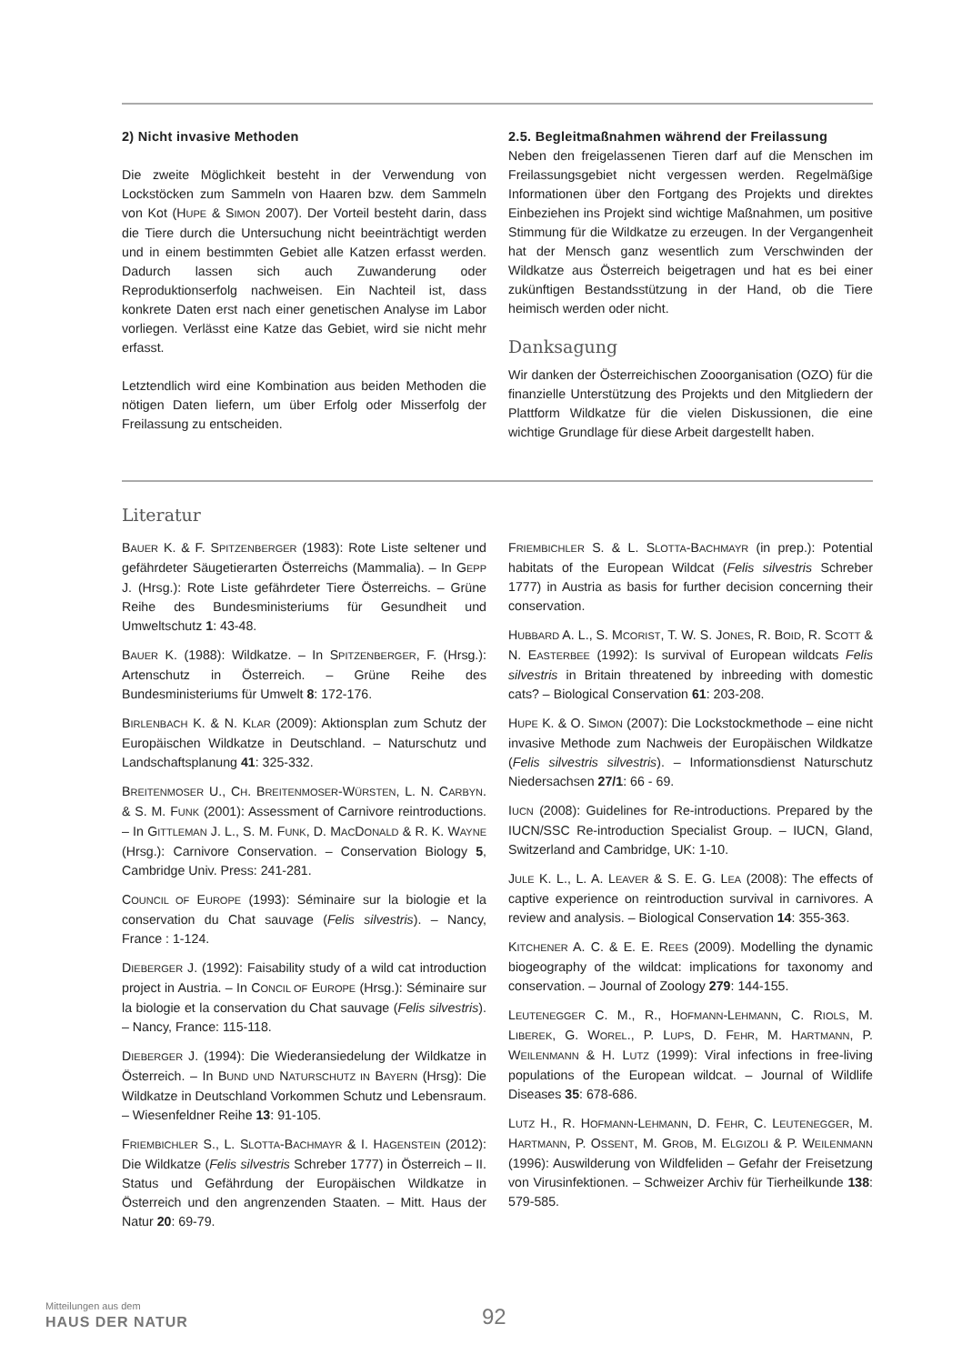2) Nicht invasive Methoden
Die zweite Möglichkeit besteht in der Verwendung von Lockstöcken zum Sammeln von Haaren bzw. dem Sammeln von Kot (HUPE & SIMON 2007). Der Vorteil besteht darin, dass die Tiere durch die Untersuchung nicht beeinträchtigt werden und in einem bestimmten Gebiet alle Katzen erfasst werden. Dadurch lassen sich auch Zuwanderung oder Reproduktionserfolg nachweisen. Ein Nachteil ist, dass konkrete Daten erst nach einer genetischen Analyse im Labor vorliegen. Verlässt eine Katze das Gebiet, wird sie nicht mehr erfasst.
Letztendlich wird eine Kombination aus beiden Methoden die nötigen Daten liefern, um über Erfolg oder Misserfolg der Freilassung zu entscheiden.
2.5. Begleitmaßnahmen während der Freilassung
Neben den freigelassenen Tieren darf auf die Menschen im Freilassungsgebiet nicht vergessen werden. Regelmäßige Informationen über den Fortgang des Projekts und direktes Einbeziehen ins Projekt sind wichtige Maßnahmen, um positive Stimmung für die Wildkatze zu erzeugen. In der Vergangenheit hat der Mensch ganz wesentlich zum Verschwinden der Wildkatze aus Österreich beigetragen und hat es bei einer zukünftigen Bestandsstützung in der Hand, ob die Tiere heimisch werden oder nicht.
Danksagung
Wir danken der Österreichischen Zooorganisation (OZO) für die finanzielle Unterstützung des Projekts und den Mitgliedern der Plattform Wildkatze für die vielen Diskussionen, die eine wichtige Grundlage für diese Arbeit dargestellt haben.
Literatur
BAUER K. & F. SPITZENBERGER (1983): Rote Liste seltener und gefährdeter Säugetierarten Österreichs (Mammalia). – In GEPP J. (Hrsg.): Rote Liste gefährdeter Tiere Österreichs. – Grüne Reihe des Bundesministeriums für Gesundheit und Umweltschutz 1: 43-48.
BAUER K. (1988): Wildkatze. – In SPITZENBERGER, F. (Hrsg.): Artenschutz in Österreich. – Grüne Reihe des Bundesministeriums für Umwelt 8: 172-176.
BIRLENBACH K. & N. KLAR (2009): Aktionsplan zum Schutz der Europäischen Wildkatze in Deutschland. – Naturschutz und Landschaftsplanung 41: 325-332.
BREITENMOSER U., CH. BREITENMOSER-WÜRSTEN, L. N. CARBYN. & S. M. FUNK (2001): Assessment of Carnivore reintroductions. – In GITTLEMAN J. L., S. M. FUNK, D. MACDONALD & R. K. WAYNE (Hrsg.): Carnivore Conservation. – Conservation Biology 5, Cambridge Univ. Press: 241-281.
COUNCIL OF EUROPE (1993): Séminaire sur la biologie et la conservation du Chat sauvage (Felis silvestris). – Nancy, France : 1-124.
DIEBERGER J. (1992): Faisability study of a wild cat introduction project in Austria. – In CONCIL OF EUROPE (Hrsg.): Séminaire sur la biologie et la conservation du Chat sauvage (Felis silvestris). – Nancy, France: 115-118.
DIEBERGER J. (1994): Die Wiederansiedelung der Wildkatze in Österreich. – In BUND UND NATURSCHUTZ IN BAYERN (Hrsg): Die Wildkatze in Deutschland Vorkommen Schutz und Lebensraum. – Wiesenfeldner Reihe 13: 91-105.
FRIEMBICHLER S., L. SLOTTA-BACHMAYR & I. HAGENSTEIN (2012): Die Wildkatze (Felis silvestris Schreber 1777) in Österreich – II. Status und Gefährdung der Europäischen Wildkatze in Österreich und den angrenzenden Staaten. – Mitt. Haus der Natur 20: 69-79.
FRIEMBICHLER S. & L. SLOTTA-BACHMAYR (in prep.): Potential habitats of the European Wildcat (Felis silvestris Schreber 1777) in Austria as basis for further decision concerning their conservation.
HUBBARD A. L., S. MCORIST, T. W. S. JONES, R. BOID, R. SCOTT & N. EASTERBEE (1992): Is survival of European wildcats Felis silvestris in Britain threatened by inbreeding with domestic cats? – Biological Conservation 61: 203-208.
HUPE K. & O. SIMON (2007): Die Lockstockmethode – eine nicht invasive Methode zum Nachweis der Europäischen Wildkatze (Felis silvestris silvestris). – Informationsdienst Naturschutz Niedersachsen 27/1: 66 - 69.
IUCN (2008): Guidelines for Re-introductions. Prepared by the IUCN/SSC Re-introduction Specialist Group. – IUCN, Gland, Switzerland and Cambridge, UK: 1-10.
JULE K. L., L. A. LEAVER & S. E. G. LEA (2008): The effects of captive experience on reintroduction survival in carnivores. A review and analysis. – Biological Conservation 14: 355-363.
KITCHENER A. C. & E. E. REES (2009). Modelling the dynamic biogeography of the wildcat: implications for taxonomy and conservation. – Journal of Zoology 279: 144-155.
LEUTENEGGER C. M., R., HOFMANN-LEHMANN, C. RIOLS, M. LIBEREK, G. WOREL., P. LUPS, D. FEHR, M. HARTMANN, P. WEILENMANN & H. LUTZ (1999): Viral infections in free-living populations of the European wildcat. – Journal of Wildlife Diseases 35: 678-686.
LUTZ H., R. HOFMANN-LEHMANN, D. FEHR, C. LEUTENEGGER, M. HARTMANN, P. OSSENT, M. GROB, M. ELGIZOLI & P. WEILENMANN (1996): Auswilderung von Wildfeliden – Gefahr der Freisetzung von Virusinfektionen. – Schweizer Archiv für Tierheilkunde 138: 579-585.
Mitteilungen aus dem
HAUS DER NATUR
92